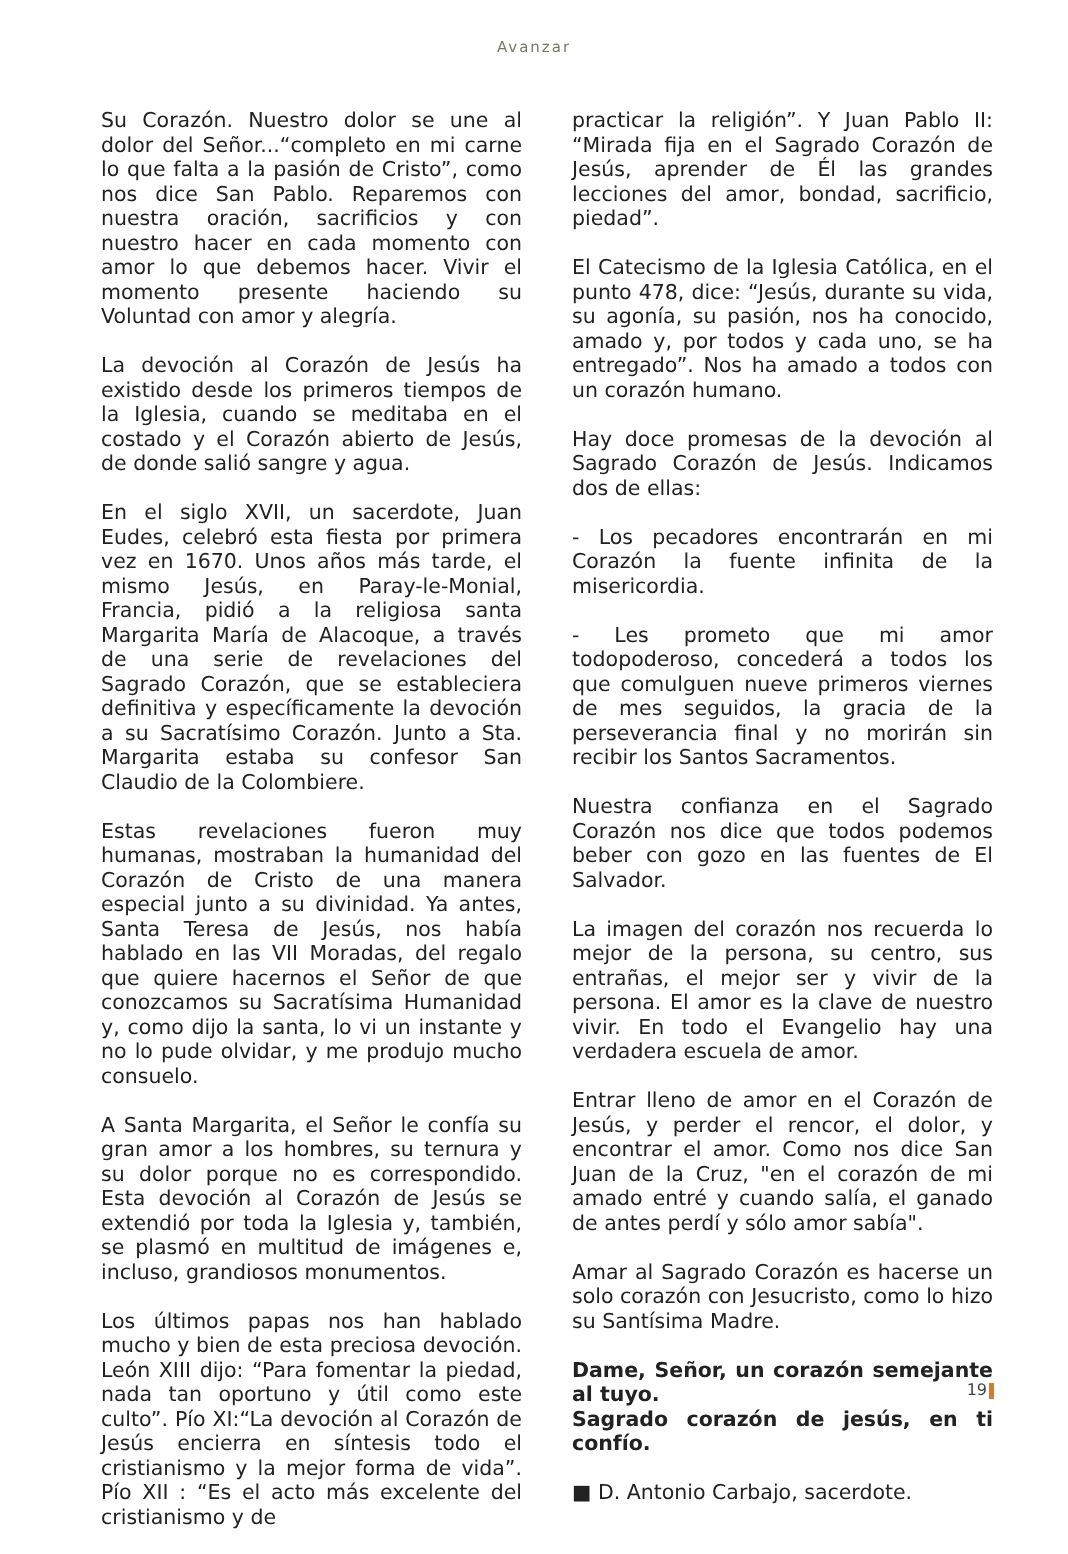Avanzar
Su Corazón. Nuestro dolor se une al dolor del Señor...“completo en mi carne lo que falta a la pasión de Cristo”, como nos dice San Pablo. Reparemos con nuestra oración, sacrificios y con nuestro hacer en cada momento con amor lo que debemos hacer. Vivir el momento presente haciendo su Voluntad con amor y alegría.
La devoción al Corazón de Jesús ha existido desde los primeros tiempos de la Iglesia, cuando se meditaba en el costado y el Corazón abierto de Jesús, de donde salió sangre y agua.
En el siglo XVII, un sacerdote, Juan Eudes, celebró esta fiesta por primera vez en 1670. Unos años más tarde, el mismo Jesús, en Paray-le-Monial, Francia, pidió a la religiosa santa Margarita María de Alacoque, a través de una serie de revelaciones del Sagrado Corazón, que se estableciera definitiva y específicamente la devoción a su Sacratísimo Corazón. Junto a Sta. Margarita estaba su confesor San Claudio de la Colombiere.
Estas revelaciones fueron muy humanas, mostraban la humanidad del Corazón de Cristo de una manera especial junto a su divinidad. Ya antes, Santa Teresa de Jesús, nos había hablado en las VII Moradas, del regalo que quiere hacernos el Señor de que conozcamos su Sacratísima Humanidad y, como dijo la santa, lo vi un instante y no lo pude olvidar, y me produjo mucho consuelo.
A Santa Margarita, el Señor le confía su gran amor a los hombres, su ternura y su dolor porque no es correspondido. Esta devoción al Corazón de Jesús se extendió por toda la Iglesia y, también, se plasmó en multitud de imágenes e, incluso, grandiosos monumentos.
Los últimos papas nos han hablado mucho y bien de esta preciosa devoción. León XIII dijo: “Para fomentar la piedad, nada tan oportuno y útil como este culto”. Pío XI:“La devoción al Corazón de Jesús encierra en síntesis todo el cristianismo y la mejor forma de vida”. Pío XII : “Es el acto más excelente del cristianismo y de
practicar la religión”. Y Juan Pablo II: “Mirada fija en el Sagrado Corazón de Jesús, aprender de Él las grandes lecciones del amor, bondad, sacrificio, piedad”.
El Catecismo de la Iglesia Católica, en el punto 478, dice: “Jesús, durante su vida, su agonía, su pasión, nos ha conocido, amado y, por todos y cada uno, se ha entregado”. Nos ha amado a todos con un corazón humano.
Hay doce promesas de la devoción al Sagrado Corazón de Jesús. Indicamos dos de ellas:
- Los pecadores encontrarán en mi Corazón la fuente infinita de la misericordia.
- Les prometo que mi amor todopoderoso, concederá a todos los que comulguen nueve primeros viernes de mes seguidos, la gracia de la perseverancia final y no morirán sin recibir los Santos Sacramentos.
Nuestra confianza en el Sagrado Corazón nos dice que todos podemos beber con gozo en las fuentes de El Salvador.
La imagen del corazón nos recuerda lo mejor de la persona, su centro, sus entrañas, el mejor ser y vivir de la persona. El amor es la clave de nuestro vivir. En todo el Evangelio hay una verdadera escuela de amor.
Entrar lleno de amor en el Corazón de Jesús, y perder el rencor, el dolor, y encontrar el amor. Como nos dice San Juan de la Cruz, "en el corazón de mi amado entré y cuando salía, el ganado de antes perdí y sólo amor sabía".
Amar al Sagrado Corazón es hacerse un solo corazón con Jesucristo, como lo hizo su Santísima Madre.
Dame, Señor, un corazón semejante al tuyo.
Sagrado corazón de jesús, en ti confío.
■ D. Antonio Carbajo, sacerdote.
19